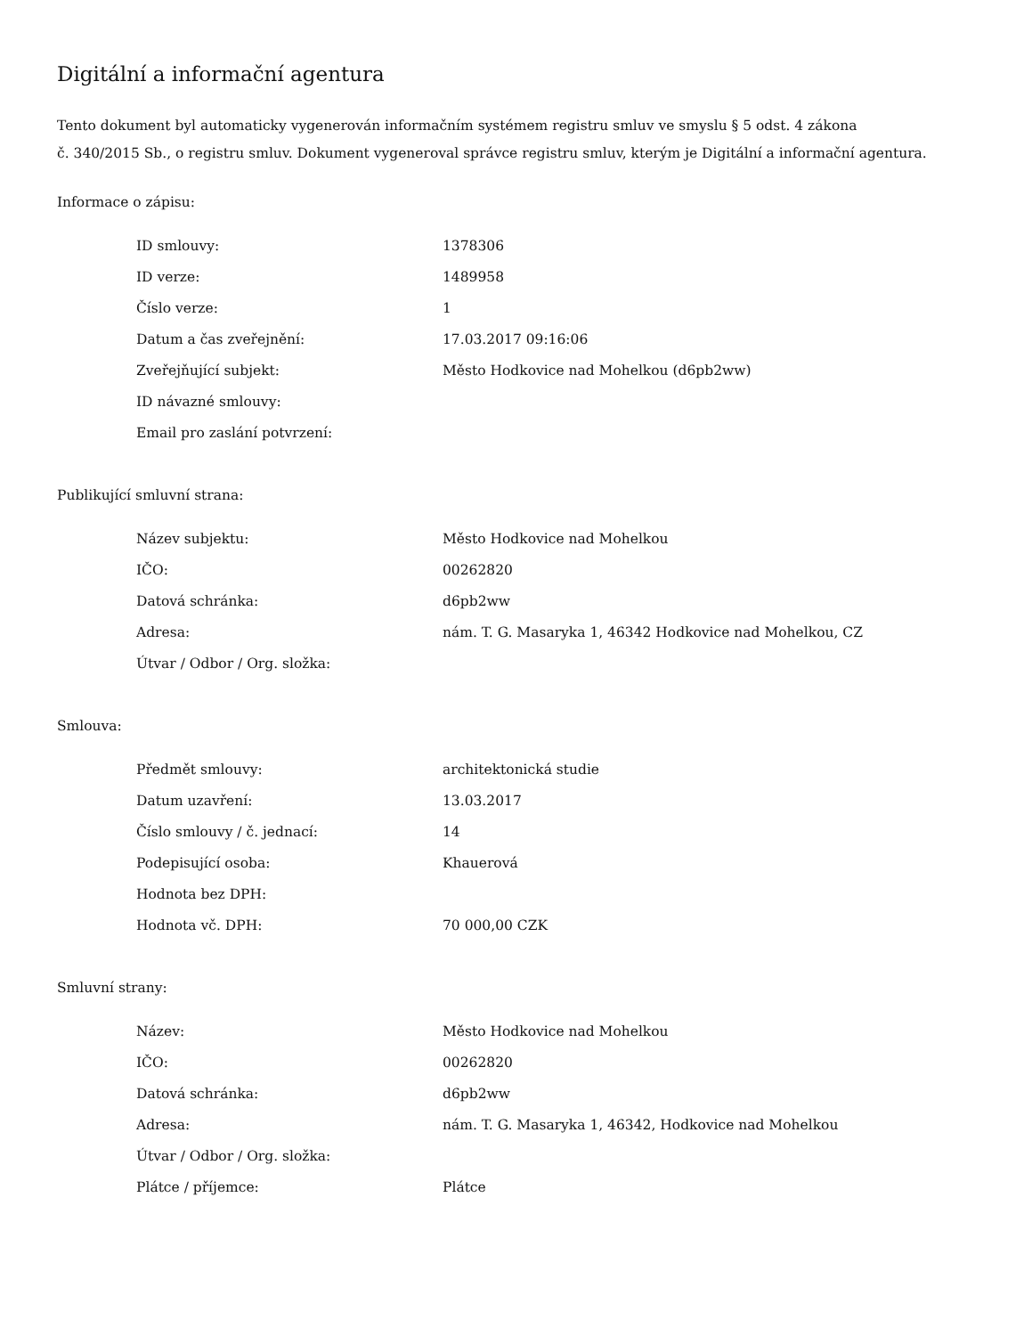Digitální a informační agentura
Tento dokument byl automaticky vygenerován informačním systémem registru smluv ve smyslu § 5 odst. 4 zákona
č. 340/2015 Sb., o registru smluv. Dokument vygeneroval správce registru smluv, kterým je Digitální a informační agentura.
Informace o zápisu:
| ID smlouvy: | 1378306 |
| ID verze: | 1489958 |
| Číslo verze: | 1 |
| Datum a čas zveřejnění: | 17.03.2017 09:16:06 |
| Zveřejňující subjekt: | Město Hodkovice nad Mohelkou (d6pb2ww) |
| ID návazné smlouvy: | |
| Email pro zaslání potvrzení: | |
Publikující smluvní strana:
| Název subjektu: | Město Hodkovice nad Mohelkou |
| IČO: | 00262820 |
| Datová schránka: | d6pb2ww |
| Adresa: | nám. T. G. Masaryka 1, 46342 Hodkovice nad Mohelkou, CZ |
| Útvar / Odbor / Org. složka: | |
Smlouva:
| Předmět smlouvy: | architektonická studie |
| Datum uzavření: | 13.03.2017 |
| Číslo smlouvy / č. jednací: | 14 |
| Podepisující osoba: | Khauerová |
| Hodnota bez DPH: | |
| Hodnota vč. DPH: | 70 000,00 CZK |
Smluvní strany:
| Název: | Město Hodkovice nad Mohelkou |
| IČO: | 00262820 |
| Datová schránka: | d6pb2ww |
| Adresa: | nám. T. G. Masaryka 1, 46342, Hodkovice nad Mohelkou |
| Útvar / Odbor / Org. složka: | |
| Plátce / příjemce: | Plátce |